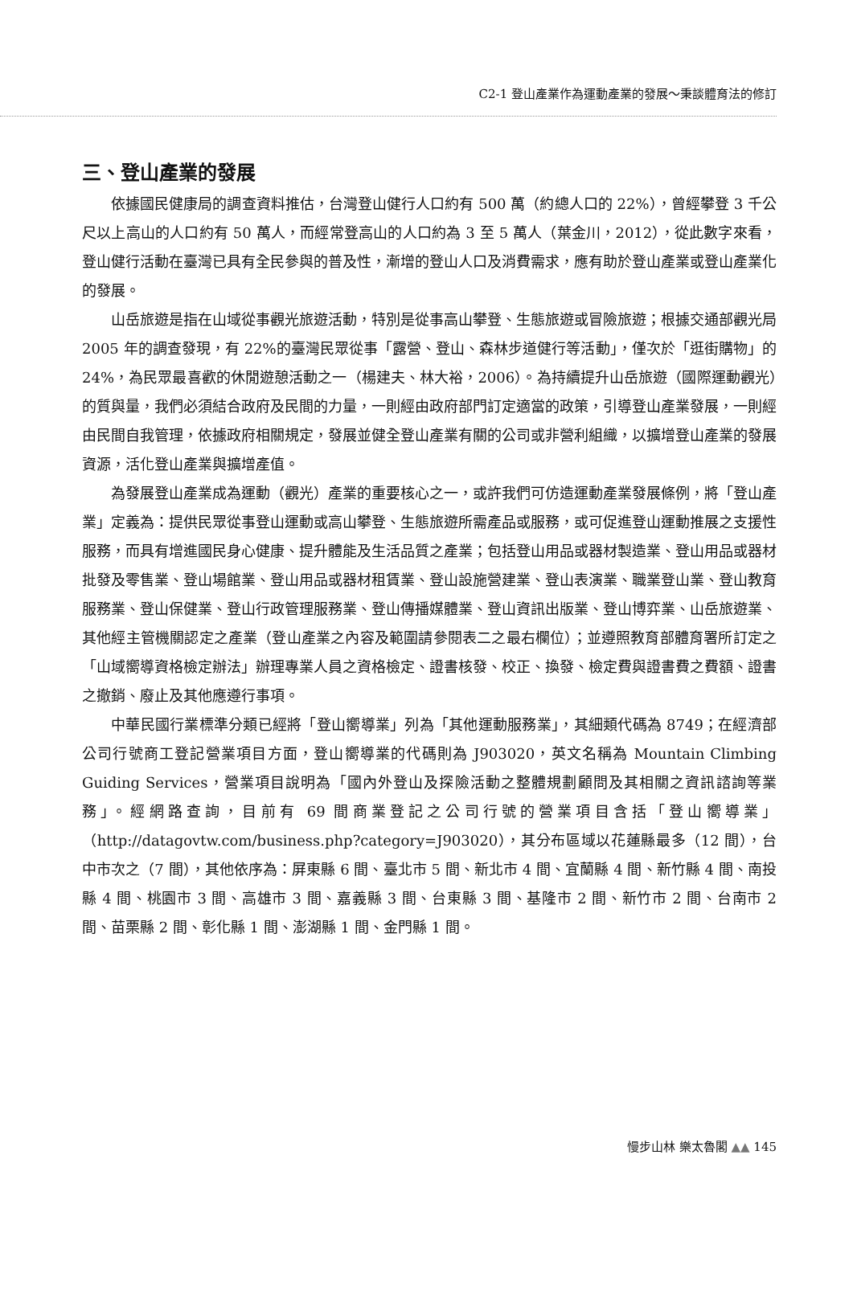C2-1 登山產業作為運動產業的發展～秉談體育法的修訂
三、登山產業的發展
依據國民健康局的調查資料推估，台灣登山健行人口約有 500 萬（約總人口的 22%），曾經攀登 3 千公尺以上高山的人口約有 50 萬人，而經常登高山的人口約為 3 至 5 萬人（葉金川，2012），從此數字來看，登山健行活動在臺灣已具有全民參與的普及性，漸增的登山人口及消費需求，應有助於登山產業或登山產業化的發展。
山岳旅遊是指在山域從事觀光旅遊活動，特別是從事高山攀登、生態旅遊或冒險旅遊；根據交通部觀光局 2005 年的調查發現，有 22%的臺灣民眾從事「露營、登山、森林步道健行等活動」，僅次於「逛街購物」的 24%，為民眾最喜歡的休閒遊憩活動之一（楊建夫、林大裕，2006）。為持續提升山岳旅遊（國際運動觀光）的質與量，我們必須結合政府及民間的力量，一則經由政府部門訂定適當的政策，引導登山產業發展，一則經由民間自我管理，依據政府相關規定，發展並健全登山產業有關的公司或非營利組織，以擴增登山產業的發展資源，活化登山產業與擴增產值。
為發展登山產業成為運動（觀光）產業的重要核心之一，或許我們可仿造運動產業發展條例，將「登山產業」定義為：提供民眾從事登山運動或高山攀登、生態旅遊所需產品或服務，或可促進登山運動推展之支援性服務，而具有增進國民身心健康、提升體能及生活品質之產業；包括登山用品或器材製造業、登山用品或器材批發及零售業、登山場館業、登山用品或器材租賃業、登山設施營建業、登山表演業、職業登山業、登山教育服務業、登山保健業、登山行政管理服務業、登山傳播媒體業、登山資訊出版業、登山博弈業、山岳旅遊業、其他經主管機關認定之產業（登山產業之內容及範圍請參閱表二之最右欄位）；並遵照教育部體育署所訂定之「山域嚮導資格檢定辦法」辦理專業人員之資格檢定、證書核發、校正、換發、檢定費與證書費之費額、證書之撤銷、廢止及其他應遵行事項。
中華民國行業標準分類已經將「登山嚮導業」列為「其他運動服務業」，其細類代碼為 8749；在經濟部公司行號商工登記營業項目方面，登山嚮導業的代碼則為 J903020，英文名稱為 Mountain Climbing Guiding Services，營業項目說明為「國內外登山及探險活動之整體規劃顧問及其相關之資訊諮詢等業務」。經網路查詢，目前有 69 間商業登記之公司行號的營業項目含括「登山嚮導業」（http://datagovtw.com/business.php?category=J903020），其分布區域以花蓮縣最多（12 間），台中市次之（7 間），其他依序為：屏東縣 6 間、臺北市 5 間、新北市 4 間、宜蘭縣 4 間、新竹縣 4 間、南投縣 4 間、桃園市 3 間、高雄市 3 間、嘉義縣 3 間、台東縣 3 間、基隆市 2 間、新竹市 2 間、台南市 2 間、苗栗縣 2 間、彰化縣 1 間、澎湖縣 1 間、金門縣 1 間。
慢步山林 樂太魯閣 ▲▲ 145